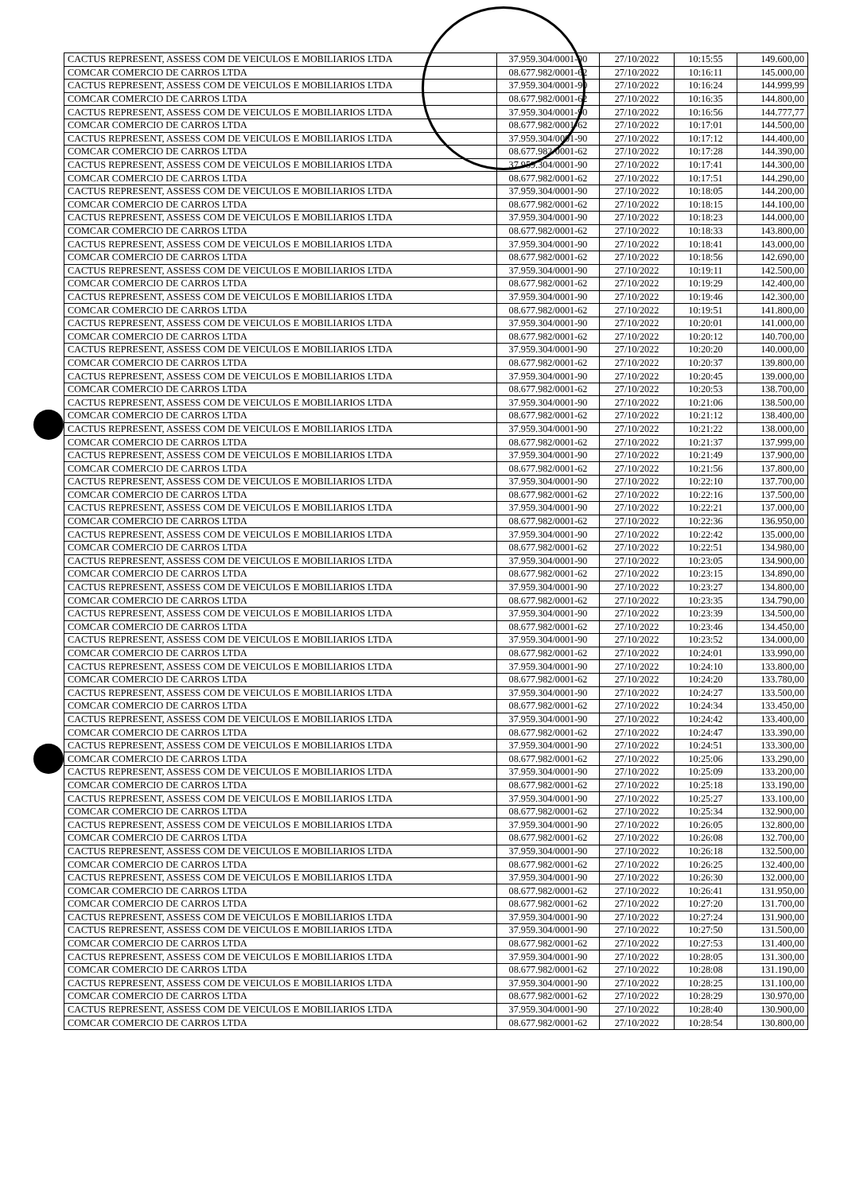| CACTUS REPRESENT, ASSESS COM DE VEICULOS E MOBILIARIOS LTDA | 37.959.304/0001-90 | 27/10/2022 | 10:15:55 | 149.600,00 |
| COMCAR COMERCIO DE CARROS LTDA | 08.677.982/0001-62 | 27/10/2022 | 10:16:11 | 145.000,00 |
| CACTUS REPRESENT, ASSESS COM DE VEICULOS E MOBILIARIOS LTDA | 37.959.304/0001-90 | 27/10/2022 | 10:16:24 | 144.999,99 |
| COMCAR COMERCIO DE CARROS LTDA | 08.677.982/0001-62 | 27/10/2022 | 10:16:35 | 144.800,00 |
| CACTUS REPRESENT, ASSESS COM DE VEICULOS E MOBILIARIOS LTDA | 37.959.304/0001-90 | 27/10/2022 | 10:16:56 | 144.777,77 |
| COMCAR COMERCIO DE CARROS LTDA | 08.677.982/0001-62 | 27/10/2022 | 10:17:01 | 144.500,00 |
| CACTUS REPRESENT, ASSESS COM DE VEICULOS E MOBILIARIOS LTDA | 37.959.304/0001-90 | 27/10/2022 | 10:17:12 | 144.400,00 |
| COMCAR COMERCIO DE CARROS LTDA | 08.677.982/0001-62 | 27/10/2022 | 10:17:28 | 144.390,00 |
| CACTUS REPRESENT, ASSESS COM DE VEICULOS E MOBILIARIOS LTDA | 37.959.304/0001-90 | 27/10/2022 | 10:17:41 | 144.300,00 |
| COMCAR COMERCIO DE CARROS LTDA | 08.677.982/0001-62 | 27/10/2022 | 10:17:51 | 144.290,00 |
| CACTUS REPRESENT, ASSESS COM DE VEICULOS E MOBILIARIOS LTDA | 37.959.304/0001-90 | 27/10/2022 | 10:18:05 | 144.200,00 |
| COMCAR COMERCIO DE CARROS LTDA | 08.677.982/0001-62 | 27/10/2022 | 10:18:15 | 144.100,00 |
| CACTUS REPRESENT, ASSESS COM DE VEICULOS E MOBILIARIOS LTDA | 37.959.304/0001-90 | 27/10/2022 | 10:18:23 | 144.000,00 |
| COMCAR COMERCIO DE CARROS LTDA | 08.677.982/0001-62 | 27/10/2022 | 10:18:33 | 143.800,00 |
| CACTUS REPRESENT, ASSESS COM DE VEICULOS E MOBILIARIOS LTDA | 37.959.304/0001-90 | 27/10/2022 | 10:18:41 | 143.000,00 |
| COMCAR COMERCIO DE CARROS LTDA | 08.677.982/0001-62 | 27/10/2022 | 10:18:56 | 142.690,00 |
| CACTUS REPRESENT, ASSESS COM DE VEICULOS E MOBILIARIOS LTDA | 37.959.304/0001-90 | 27/10/2022 | 10:19:11 | 142.500,00 |
| COMCAR COMERCIO DE CARROS LTDA | 08.677.982/0001-62 | 27/10/2022 | 10:19:29 | 142.400,00 |
| CACTUS REPRESENT, ASSESS COM DE VEICULOS E MOBILIARIOS LTDA | 37.959.304/0001-90 | 27/10/2022 | 10:19:46 | 142.300,00 |
| COMCAR COMERCIO DE CARROS LTDA | 08.677.982/0001-62 | 27/10/2022 | 10:19:51 | 141.800,00 |
| CACTUS REPRESENT, ASSESS COM DE VEICULOS E MOBILIARIOS LTDA | 37.959.304/0001-90 | 27/10/2022 | 10:20:01 | 141.000,00 |
| COMCAR COMERCIO DE CARROS LTDA | 08.677.982/0001-62 | 27/10/2022 | 10:20:12 | 140.700,00 |
| CACTUS REPRESENT, ASSESS COM DE VEICULOS E MOBILIARIOS LTDA | 37.959.304/0001-90 | 27/10/2022 | 10:20:20 | 140.000,00 |
| COMCAR COMERCIO DE CARROS LTDA | 08.677.982/0001-62 | 27/10/2022 | 10:20:37 | 139.800,00 |
| CACTUS REPRESENT, ASSESS COM DE VEICULOS E MOBILIARIOS LTDA | 37.959.304/0001-90 | 27/10/2022 | 10:20:45 | 139.000,00 |
| COMCAR COMERCIO DE CARROS LTDA | 08.677.982/0001-62 | 27/10/2022 | 10:20:53 | 138.700,00 |
| CACTUS REPRESENT, ASSESS COM DE VEICULOS E MOBILIARIOS LTDA | 37.959.304/0001-90 | 27/10/2022 | 10:21:06 | 138.500,00 |
| COMCAR COMERCIO DE CARROS LTDA | 08.677.982/0001-62 | 27/10/2022 | 10:21:12 | 138.400,00 |
| CACTUS REPRESENT, ASSESS COM DE VEICULOS E MOBILIARIOS LTDA | 37.959.304/0001-90 | 27/10/2022 | 10:21:22 | 138.000,00 |
| COMCAR COMERCIO DE CARROS LTDA | 08.677.982/0001-62 | 27/10/2022 | 10:21:37 | 137.999,00 |
| CACTUS REPRESENT, ASSESS COM DE VEICULOS E MOBILIARIOS LTDA | 37.959.304/0001-90 | 27/10/2022 | 10:21:49 | 137.900,00 |
| COMCAR COMERCIO DE CARROS LTDA | 08.677.982/0001-62 | 27/10/2022 | 10:21:56 | 137.800,00 |
| CACTUS REPRESENT, ASSESS COM DE VEICULOS E MOBILIARIOS LTDA | 37.959.304/0001-90 | 27/10/2022 | 10:22:10 | 137.700,00 |
| COMCAR COMERCIO DE CARROS LTDA | 08.677.982/0001-62 | 27/10/2022 | 10:22:16 | 137.500,00 |
| CACTUS REPRESENT, ASSESS COM DE VEICULOS E MOBILIARIOS LTDA | 37.959.304/0001-90 | 27/10/2022 | 10:22:21 | 137.000,00 |
| COMCAR COMERCIO DE CARROS LTDA | 08.677.982/0001-62 | 27/10/2022 | 10:22:36 | 136.950,00 |
| CACTUS REPRESENT, ASSESS COM DE VEICULOS E MOBILIARIOS LTDA | 37.959.304/0001-90 | 27/10/2022 | 10:22:42 | 135.000,00 |
| COMCAR COMERCIO DE CARROS LTDA | 08.677.982/0001-62 | 27/10/2022 | 10:22:51 | 134.980,00 |
| CACTUS REPRESENT, ASSESS COM DE VEICULOS E MOBILIARIOS LTDA | 37.959.304/0001-90 | 27/10/2022 | 10:23:05 | 134.900,00 |
| COMCAR COMERCIO DE CARROS LTDA | 08.677.982/0001-62 | 27/10/2022 | 10:23:15 | 134.890,00 |
| CACTUS REPRESENT, ASSESS COM DE VEICULOS E MOBILIARIOS LTDA | 37.959.304/0001-90 | 27/10/2022 | 10:23:27 | 134.800,00 |
| COMCAR COMERCIO DE CARROS LTDA | 08.677.982/0001-62 | 27/10/2022 | 10:23:35 | 134.790,00 |
| CACTUS REPRESENT, ASSESS COM DE VEICULOS E MOBILIARIOS LTDA | 37.959.304/0001-90 | 27/10/2022 | 10:23:39 | 134.500,00 |
| COMCAR COMERCIO DE CARROS LTDA | 08.677.982/0001-62 | 27/10/2022 | 10:23:46 | 134.450,00 |
| CACTUS REPRESENT, ASSESS COM DE VEICULOS E MOBILIARIOS LTDA | 37.959.304/0001-90 | 27/10/2022 | 10:23:52 | 134.000,00 |
| COMCAR COMERCIO DE CARROS LTDA | 08.677.982/0001-62 | 27/10/2022 | 10:24:01 | 133.990,00 |
| CACTUS REPRESENT, ASSESS COM DE VEICULOS E MOBILIARIOS LTDA | 37.959.304/0001-90 | 27/10/2022 | 10:24:10 | 133.800,00 |
| COMCAR COMERCIO DE CARROS LTDA | 08.677.982/0001-62 | 27/10/2022 | 10:24:20 | 133.780,00 |
| CACTUS REPRESENT, ASSESS COM DE VEICULOS E MOBILIARIOS LTDA | 37.959.304/0001-90 | 27/10/2022 | 10:24:27 | 133.500,00 |
| COMCAR COMERCIO DE CARROS LTDA | 08.677.982/0001-62 | 27/10/2022 | 10:24:34 | 133.450,00 |
| CACTUS REPRESENT, ASSESS COM DE VEICULOS E MOBILIARIOS LTDA | 37.959.304/0001-90 | 27/10/2022 | 10:24:42 | 133.400,00 |
| COMCAR COMERCIO DE CARROS LTDA | 08.677.982/0001-62 | 27/10/2022 | 10:24:47 | 133.390,00 |
| CACTUS REPRESENT, ASSESS COM DE VEICULOS E MOBILIARIOS LTDA | 37.959.304/0001-90 | 27/10/2022 | 10:24:51 | 133.300,00 |
| COMCAR COMERCIO DE CARROS LTDA | 08.677.982/0001-62 | 27/10/2022 | 10:25:06 | 133.290,00 |
| CACTUS REPRESENT, ASSESS COM DE VEICULOS E MOBILIARIOS LTDA | 37.959.304/0001-90 | 27/10/2022 | 10:25:09 | 133.200,00 |
| COMCAR COMERCIO DE CARROS LTDA | 08.677.982/0001-62 | 27/10/2022 | 10:25:18 | 133.190,00 |
| CACTUS REPRESENT, ASSESS COM DE VEICULOS E MOBILIARIOS LTDA | 37.959.304/0001-90 | 27/10/2022 | 10:25:27 | 133.100,00 |
| COMCAR COMERCIO DE CARROS LTDA | 08.677.982/0001-62 | 27/10/2022 | 10:25:34 | 132.900,00 |
| CACTUS REPRESENT, ASSESS COM DE VEICULOS E MOBILIARIOS LTDA | 37.959.304/0001-90 | 27/10/2022 | 10:26:05 | 132.800,00 |
| COMCAR COMERCIO DE CARROS LTDA | 08.677.982/0001-62 | 27/10/2022 | 10:26:08 | 132.700,00 |
| CACTUS REPRESENT, ASSESS COM DE VEICULOS E MOBILIARIOS LTDA | 37.959.304/0001-90 | 27/10/2022 | 10:26:18 | 132.500,00 |
| COMCAR COMERCIO DE CARROS LTDA | 08.677.982/0001-62 | 27/10/2022 | 10:26:25 | 132.400,00 |
| CACTUS REPRESENT, ASSESS COM DE VEICULOS E MOBILIARIOS LTDA | 37.959.304/0001-90 | 27/10/2022 | 10:26:30 | 132.000,00 |
| COMCAR COMERCIO DE CARROS LTDA | 08.677.982/0001-62 | 27/10/2022 | 10:26:41 | 131.950,00 |
| COMCAR COMERCIO DE CARROS LTDA | 08.677.982/0001-62 | 27/10/2022 | 10:27:20 | 131.700,00 |
| CACTUS REPRESENT, ASSESS COM DE VEICULOS E MOBILIARIOS LTDA | 37.959.304/0001-90 | 27/10/2022 | 10:27:24 | 131.900,00 |
| CACTUS REPRESENT, ASSESS COM DE VEICULOS E MOBILIARIOS LTDA | 37.959.304/0001-90 | 27/10/2022 | 10:27:50 | 131.500,00 |
| COMCAR COMERCIO DE CARROS LTDA | 08.677.982/0001-62 | 27/10/2022 | 10:27:53 | 131.400,00 |
| CACTUS REPRESENT, ASSESS COM DE VEICULOS E MOBILIARIOS LTDA | 37.959.304/0001-90 | 27/10/2022 | 10:28:05 | 131.300,00 |
| COMCAR COMERCIO DE CARROS LTDA | 08.677.982/0001-62 | 27/10/2022 | 10:28:08 | 131.190,00 |
| CACTUS REPRESENT, ASSESS COM DE VEICULOS E MOBILIARIOS LTDA | 37.959.304/0001-90 | 27/10/2022 | 10:28:25 | 131.100,00 |
| COMCAR COMERCIO DE CARROS LTDA | 08.677.982/0001-62 | 27/10/2022 | 10:28:29 | 130.970,00 |
| CACTUS REPRESENT, ASSESS COM DE VEICULOS E MOBILIARIOS LTDA | 37.959.304/0001-90 | 27/10/2022 | 10:28:40 | 130.900,00 |
| COMCAR COMERCIO DE CARROS LTDA | 08.677.982/0001-62 | 27/10/2022 | 10:28:54 | 130.800,00 |